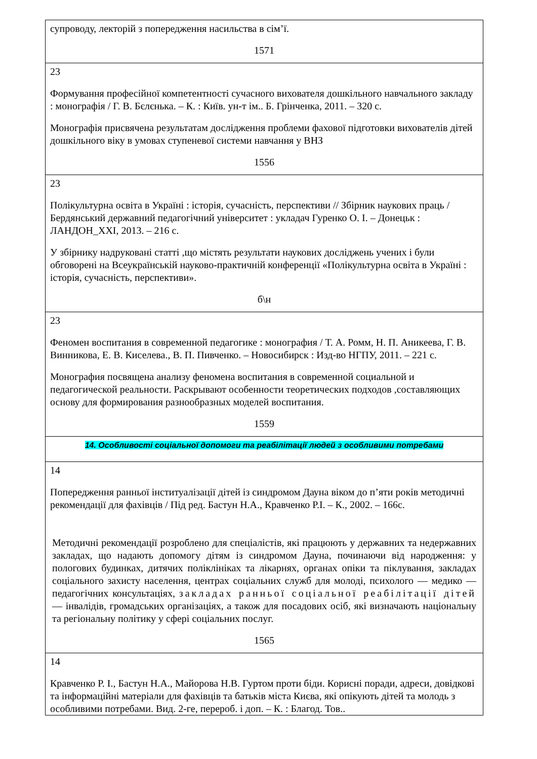| супроводу, лекторій з попередження насильства в сім’ї. 1571 |
| 23 Формування професійної компетентності сучасного вихователя дошкільного навчального закладу : монографія / Г. В. Бєлєнька. – К. : Київ. ун-т ім.. Б. Грінченка, 2011. – 320 с. Монографія присвячена результатам дослідження проблеми фахової підготовки вихователів дітей дошкільного віку в умовах ступеневої системи навчання у ВНЗ 1556 |
| 23 Полікультурна освіта в Україні : історія, сучасність, перспективи // Збірник наукових праць / Бердянський державний педагогічний університет : укладач Гуренко О. І. – Донецьк : ЛАНДОН_ХХІ, 2013. – 216 с. У збірнику надруковані статті ,що містять результати наукових досліджень учених і були обговорені на Всеукраїнській науково-практичній конференції «Полікультурна освіта в Україні : історія, сучасність, перспективи». б\н |
| 23 Феномен воспитания в современной педагогике : монография / Т. А. Ромм, Н. П. Аникеева, Г. В. Винникова, Е. В. Киселева., В. П. Пивченко. – Новосибирск : Изд-во НГПУ, 2011. – 221 с. Монография посвящена анализу феномена воспитания в современной социальной и педагогической реальности. Раскрывают особенности теоретических подходов ,составляющих основу для формирования разнообразных моделей воспитания. 1559 |
| 14. Особливості соціальної допомоги та реабілітації людей з особливими потребами |
| 14 Попередження ранньої інституалізації дітей із синдромом Дауна віком до п’яти років методичні рекомендації для фахівців / Під ред. Бастун Н.А., Кравченко Р.І. – К., 2002. – 166с. Методичні рекомендації розроблено для спеціалістів, які працюють у державних та недержавних закладах, що надають допомогу дітям із синдромом Дауна, починаючи від народження: у пологових будинках, дитячих поліклініках та лікарнях, органах опіки та піклування, закладах соціального захисту населення, центрах соціальних служб для молоді, психолого — медико — педагогічних консультаціях, закладах ранньої соціальної реабілітації дітей — інвалідів, громадських організаціях, а також для посадових осіб, які визначають національну та регіональну політику у сфері соціальних послуг. 1565 |
| 14 Кравченко Р. І., Бастун Н.А., Майорова Н.В. Гуртом проти біди. Корисні поради, адреси, довідкові та інформаційні матеріали для фахівців та батьків міста Києва, які опікують дітей та молодь з особливими потребами. Вид. 2-ге, перероб. і доп. – К. : Благод. Тов.. |